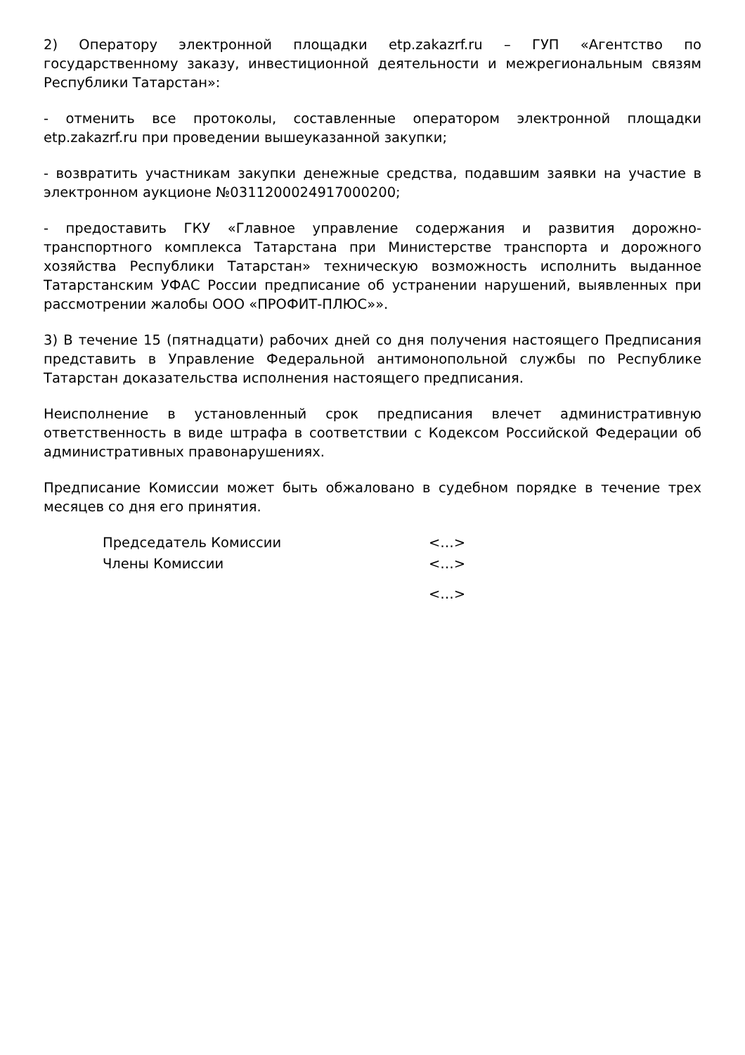2) Оператору электронной площадки etp.zakazrf.ru – ГУП «Агентство по государственному заказу, инвестиционной деятельности и межрегиональным связям Республики Татарстан»:
- отменить все протоколы, составленные оператором электронной площадки etp.zakazrf.ru при проведении вышеуказанной закупки;
- возвратить участникам закупки денежные средства, подавшим заявки на участие в электронном аукционе №0311200024917000200;
- предоставить ГКУ «Главное управление содержания и развития дорожно-транспортного комплекса Татарстана при Министерстве транспорта и дорожного хозяйства Республики Татарстан» техническую возможность исполнить выданное Татарстанским УФАС России предписание об устранении нарушений, выявленных при рассмотрении жалобы ООО «ПРОФИТ-ПЛЮС»».
3) В течение 15 (пятнадцати) рабочих дней со дня получения настоящего Предписания представить в Управление Федеральной антимонопольной службы по Республике Татарстан доказательства исполнения настоящего предписания.
Неисполнение в установленный срок предписания влечет административную ответственность в виде штрафа в соответствии с Кодексом Российской Федерации об административных правонарушениях.
Предписание Комиссии может быть обжаловано в судебном порядке в течение трех месяцев со дня его принятия.
| Председатель Комиссии | <…> |
| Члены Комиссии | <…> |
| | <…> |